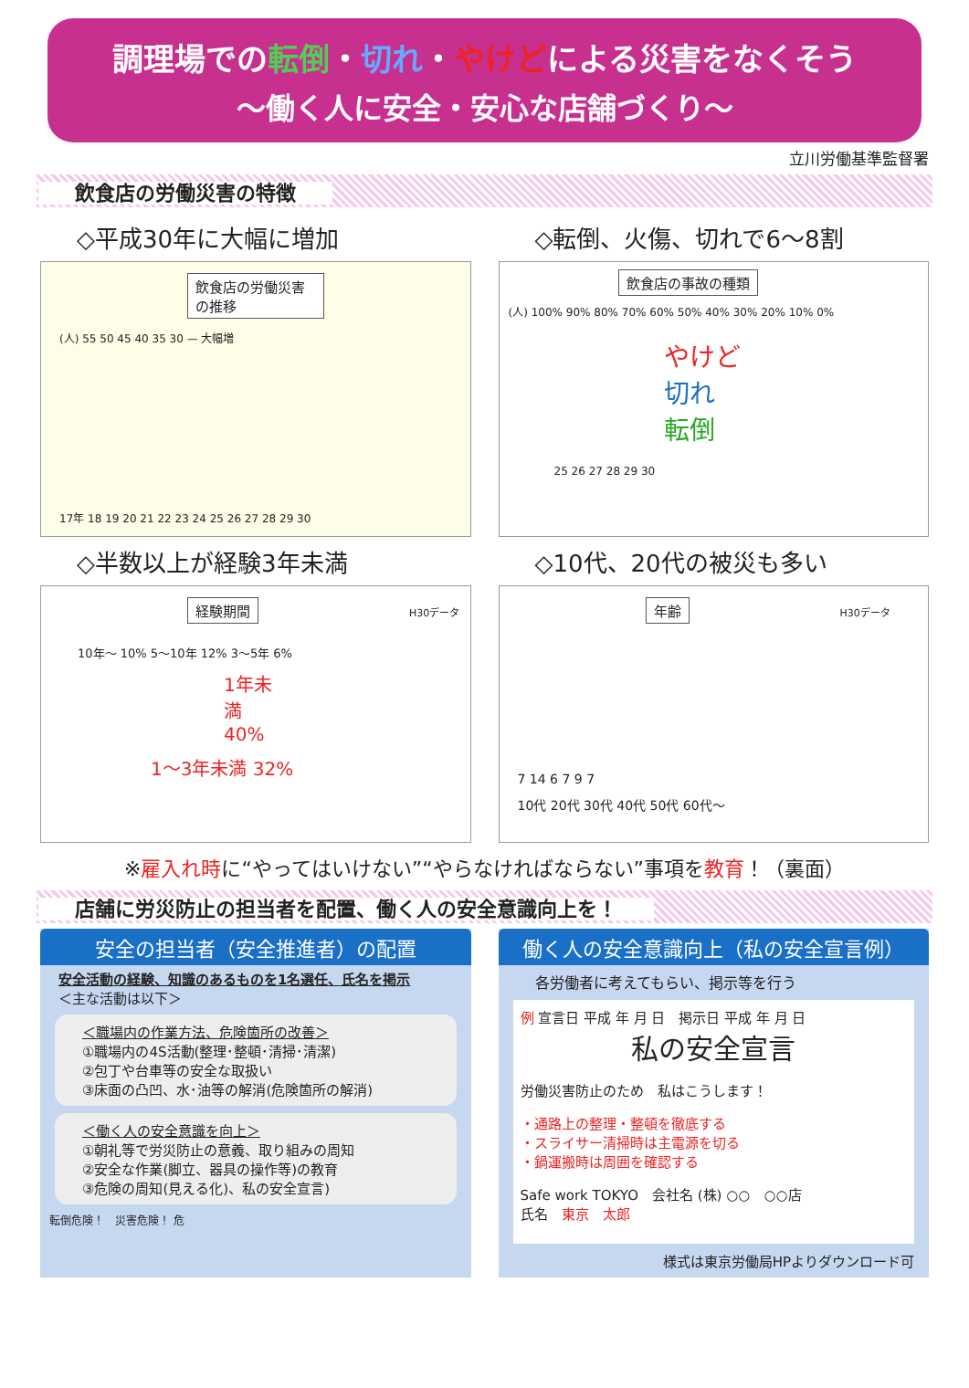調理場での転倒・切れ・やけどによる災害をなくそう
～働く人に安全・安心な店舗づくり～
立川労働基準監督署
飲食店の労働災害の特徴
◇平成30年に大幅に増加
飲食店の労働災害の推移
(人) 55 50 45 40 35 30 — 大幅増
17年 18 19 20 21 22 23 24 25 26 27 28 29 30
◇転倒、火傷、切れで6～8割
飲食店の事故の種類
(人) 100% 90% 80% 70% 60% 50% 40% 30% 20% 10% 0%
やけど
切れ
転倒
25 26 27 28 29 30
◇半数以上が経験3年未満
経験期間
H30データ
10年～ 10% 5～10年 12% 3～5年 6%
1年未満 40%
1～3年未満 32%
◇10代、20代の被災も多い
年齢
H30データ
7 14 6 7 9 7
10代 20代 30代 40代 50代 60代～
※雇入れ時に“やってはいけない”“やらなければならない”事項を教育！（裏面）
店舗に労災防止の担当者を配置、働く人の安全意識向上を！
安全の担当者（安全推進者）の配置
安全活動の経験、知識のあるものを1名選任、氏名を掲示
＜主な活動は以下＞
＜職場内の作業方法、危険箇所の改善＞
①職場内の4S活動(整理･整頓･清掃･清潔)
②包丁や台車等の安全な取扱い
③床面の凸凹、水･油等の解消(危険箇所の解消)
＜働く人の安全意識を向上＞
①朝礼等で労災防止の意義、取り組みの周知
②安全な作業(脚立、器具の操作等)の教育
③危険の周知(見える化)、私の安全宣言)
転倒危険！　災害危険！ 危
働く人の安全意識向上（私の安全宣言例）
各労働者に考えてもらい、掲示等を行う
例 宣言日 平成 年 月 日　掲示日 平成 年 月 日
私の安全宣言
労働災害防止のため　私はこうします！
・通路上の整理・整頓を徹底する
・スライサー清掃時は主電源を切る
・鍋運搬時は周囲を確認する
Safe work TOKYO　会社名 (株) ○○　○○店
氏名　東京　太郎
様式は東京労働局HPよりダウンロード可